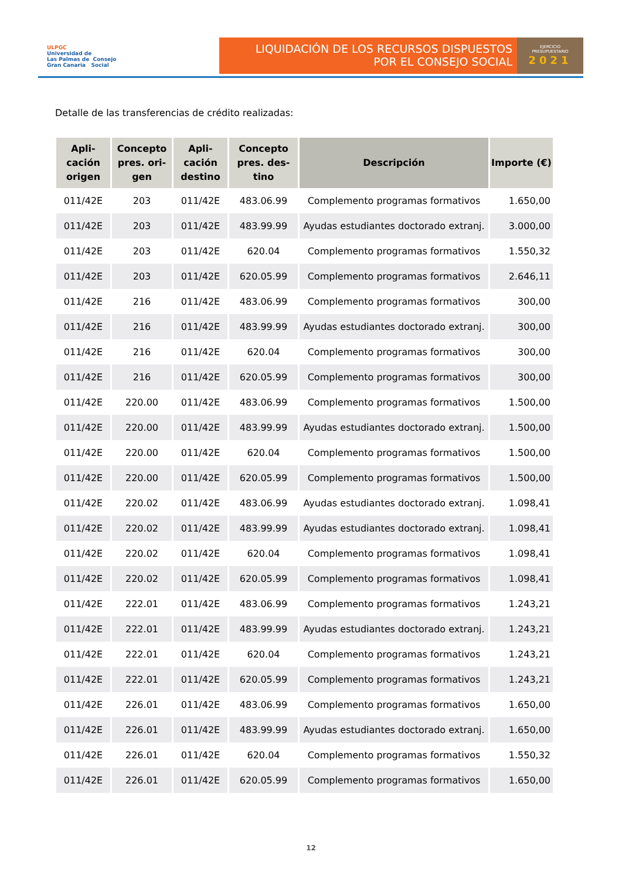ULPGC
Universidad de
Las Palmas de Consejo
Gran Canaria Social
LIQUIDACIÓN DE LOS RECURSOS DISPUESTOS
POR EL CONSEJO SOCIAL
EJERCICIO
PRESUPUESTARIO
2021
Detalle de las transferencias de crédito realizadas:
| Apli- cación origen | Concepto pres. ori- gen | Apli- cación destino | Concepto pres. des- tino | Descripción | Importe (€) |
| --- | --- | --- | --- | --- | --- |
| 011/42E | 203 | 011/42E | 483.06.99 | Complemento programas formativos | 1.650,00 |
| 011/42E | 203 | 011/42E | 483.99.99 | Ayudas estudiantes doctorado extranj. | 3.000,00 |
| 011/42E | 203 | 011/42E | 620.04 | Complemento programas formativos | 1.550,32 |
| 011/42E | 203 | 011/42E | 620.05.99 | Complemento programas formativos | 2.646,11 |
| 011/42E | 216 | 011/42E | 483.06.99 | Complemento programas formativos | 300,00 |
| 011/42E | 216 | 011/42E | 483.99.99 | Ayudas estudiantes doctorado extranj. | 300,00 |
| 011/42E | 216 | 011/42E | 620.04 | Complemento programas formativos | 300,00 |
| 011/42E | 216 | 011/42E | 620.05.99 | Complemento programas formativos | 300,00 |
| 011/42E | 220.00 | 011/42E | 483.06.99 | Complemento programas formativos | 1.500,00 |
| 011/42E | 220.00 | 011/42E | 483.99.99 | Ayudas estudiantes doctorado extranj. | 1.500,00 |
| 011/42E | 220.00 | 011/42E | 620.04 | Complemento programas formativos | 1.500,00 |
| 011/42E | 220.00 | 011/42E | 620.05.99 | Complemento programas formativos | 1.500,00 |
| 011/42E | 220.02 | 011/42E | 483.06.99 | Ayudas estudiantes doctorado extranj. | 1.098,41 |
| 011/42E | 220.02 | 011/42E | 483.99.99 | Ayudas estudiantes doctorado extranj. | 1.098,41 |
| 011/42E | 220.02 | 011/42E | 620.04 | Complemento programas formativos | 1.098,41 |
| 011/42E | 220.02 | 011/42E | 620.05.99 | Complemento programas formativos | 1.098,41 |
| 011/42E | 222.01 | 011/42E | 483.06.99 | Complemento programas formativos | 1.243,21 |
| 011/42E | 222.01 | 011/42E | 483.99.99 | Ayudas estudiantes doctorado extranj. | 1.243,21 |
| 011/42E | 222.01 | 011/42E | 620.04 | Complemento programas formativos | 1.243,21 |
| 011/42E | 222.01 | 011/42E | 620.05.99 | Complemento programas formativos | 1.243,21 |
| 011/42E | 226.01 | 011/42E | 483.06.99 | Complemento programas formativos | 1.650,00 |
| 011/42E | 226.01 | 011/42E | 483.99.99 | Ayudas estudiantes doctorado extranj. | 1.650,00 |
| 011/42E | 226.01 | 011/42E | 620.04 | Complemento programas formativos | 1.550,32 |
| 011/42E | 226.01 | 011/42E | 620.05.99 | Complemento programas formativos | 1.650,00 |
12